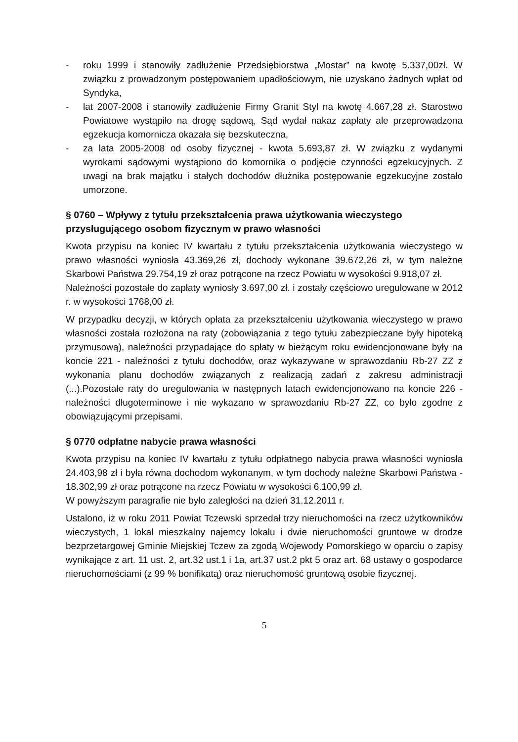- roku 1999 i stanowiły zadłużenie Przedsiębiorstwa „Mostar” na kwotę 5.337,00zł. W związku z prowadzonym postępowaniem upadłościowym, nie uzyskano żadnych wpłat od Syndyka,
- lat 2007-2008 i stanowiły zadłużenie Firmy Granit Styl na kwotę 4.667,28 zł. Starostwo Powiatowe wystąpiło na drogę sądową, Sąd wydał nakaz zapłaty ale przeprowadzona egzekucja komornicza okazała się bezskuteczna,
- za lata 2005-2008 od osoby fizycznej - kwota 5.693,87 zł. W związku z wydanymi wyrokami sądowymi wystąpiono do komornika o podjęcie czynności egzekucyjnych. Z uwagi na brak majątku i stałych dochodów dłużnika postępowanie egzekucyjne zostało umorzone.
§ 0760 – Wpływy z tytułu przekształcenia prawa użytkowania wieczystego przysługującego osobom fizycznym w prawo własności
Kwota przypisu na koniec IV kwartału z tytułu przekształcenia użytkowania wieczystego w prawo własności wyniosła 43.369,26 zł, dochody wykonane 39.672,26 zł, w tym należne Skarbowi Państwa 29.754,19 zł oraz potrącone na rzecz Powiatu w wysokości 9.918,07 zł.
Należności pozostałe do zapłaty wyniosły 3.697,00 zł. i zostały częściowo uregulowane w 2012 r. w wysokości 1768,00 zł.
W przypadku decyzji, w których opłata za przekształceniu użytkowania wieczystego w prawo własności została rozłożona na raty (zobowiązania z tego tytułu zabezpieczane były hipoteką przymusową), należności przypadające do spłaty w bieżącym roku ewidencjonowane były na koncie 221 - należności z tytułu dochodów, oraz wykazywane w sprawozdaniu Rb-27 ZZ z wykonania planu dochodów związanych z realizacją zadań z zakresu administracji (...).Pozostałe raty do uregulowania w następnych latach ewidencjonowano na koncie 226 - należności długoterminowe i nie wykazano w sprawozdaniu Rb-27 ZZ, co było zgodne z obowiązującymi przepisami.
§ 0770 odpłatne nabycie prawa własności
Kwota przypisu na koniec IV kwartału z tytułu odpłatnego nabycia prawa własności wyniosła 24.403,98 zł i była równa dochodom wykonanym, w tym dochody należne Skarbowi Państwa - 18.302,99 zł oraz potrącone na rzecz Powiatu w wysokości 6.100,99 zł.
W powyższym paragrafie nie było zaległości na dzień 31.12.2011 r.
Ustalono, iż w roku 2011 Powiat Tczewski sprzedał trzy nieruchomości na rzecz użytkowników wieczystych, 1 lokal mieszkalny najemcy lokalu i dwie nieruchomości gruntowe w drodze bezprzetargowej Gminie Miejskiej Tczew za zgodą Wojewody Pomorskiego w oparciu o zapisy wynikające z art. 11 ust. 2, art.32 ust.1 i 1a, art.37 ust.2 pkt 5 oraz art. 68 ustawy o gospodarce nieruchomościami (z 99 % bonifikatą) oraz nieruchomość gruntową osobie fizycznej.
5